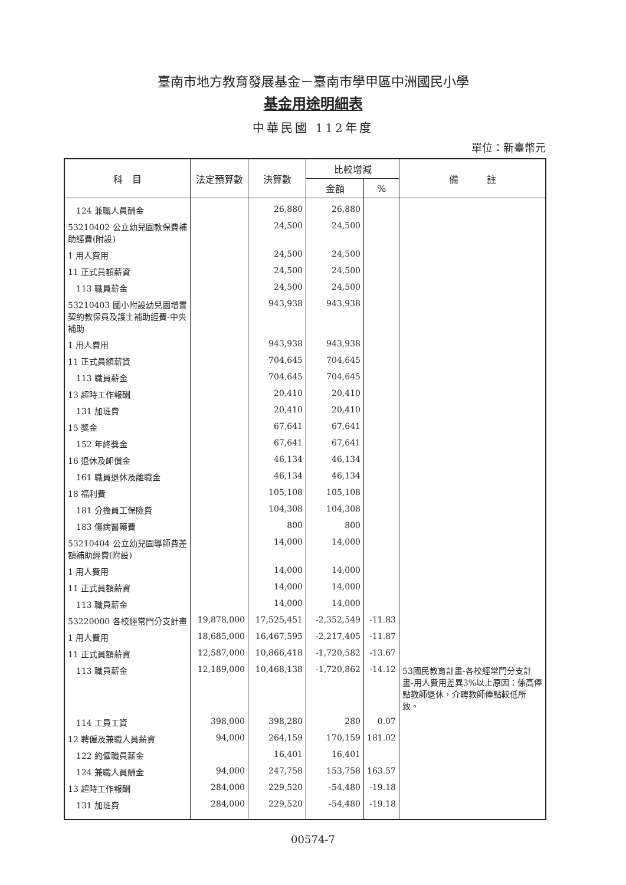臺南市地方教育發展基金－臺南市學甲區中洲國民小學
基金用途明細表
中華民國 112年度
單位：新臺幣元
| 科 目 | 法定預算數 | 決算數 | 比較增減 | | 備 註 |
| --- | --- | --- | --- | --- | --- |
| | | | 金額 | % | |
| 124 兼職人員酬金 | | 26,880 | 26,880 | | |
| 53210402 公立幼兒園教保費補助經費(附設) | | 24,500 | 24,500 | | |
| 1 用人費用 | | 24,500 | 24,500 | | |
| 11 正式員額薪資 | | 24,500 | 24,500 | | |
| 113 職員薪金 | | 24,500 | 24,500 | | |
| 53210403 國小附設幼兒園增置契約教保員及護士補助經費-中央補助 | | 943,938 | 943,938 | | |
| 1 用人費用 | | 943,938 | 943,938 | | |
| 11 正式員額薪資 | | 704,645 | 704,645 | | |
| 113 職員薪金 | | 704,645 | 704,645 | | |
| 13 超時工作報酬 | | 20,410 | 20,410 | | |
| 131 加班費 | | 20,410 | 20,410 | | |
| 15 獎金 | | 67,641 | 67,641 | | |
| 152 年終獎金 | | 67,641 | 67,641 | | |
| 16 退休及卹償金 | | 46,134 | 46,134 | | |
| 161 職員退休及離職金 | | 46,134 | 46,134 | | |
| 18 福利費 | | 105,108 | 105,108 | | |
| 181 分擔員工保險費 | | 104,308 | 104,308 | | |
| 183 傷病醫藥費 | | 800 | 800 | | |
| 53210404 公立幼兒園導師費差額補助經費(附設) | | 14,000 | 14,000 | | |
| 1 用人費用 | | 14,000 | 14,000 | | |
| 11 正式員額薪資 | | 14,000 | 14,000 | | |
| 113 職員薪金 | | 14,000 | 14,000 | | |
| 53220000 各校經常門分支計畫 | 19,878,000 | 17,525,451 | -2,352,549 | -11.83 | |
| 1 用人費用 | 18,685,000 | 16,467,595 | -2,217,405 | -11.87 | |
| 11 正式員額薪資 | 12,587,000 | 10,866,418 | -1,720,582 | -13.67 | |
| 113 職員薪金 | 12,189,000 | 10,468,138 | -1,720,862 | -14.12 | 53國民教育計畫-各校經常門分支計畫-用人費用差異3%以上原因：係高俸點教師退休，介聘教師俸點較低所致。 |
| 114 工員工資 | 398,000 | 398,280 | 280 | 0.07 | |
| 12 聘僱及兼職人員薪資 | 94,000 | 264,159 | 170,159 | 181.02 | |
| 122 約僱職員薪金 | | 16,401 | 16,401 | | |
| 124 兼職人員酬金 | 94,000 | 247,758 | 153,758 | 163.57 | |
| 13 超時工作報酬 | 284,000 | 229,520 | -54,480 | -19.18 | |
| 131 加班費 | 284,000 | 229,520 | -54,480 | -19.18 | |
00574-7